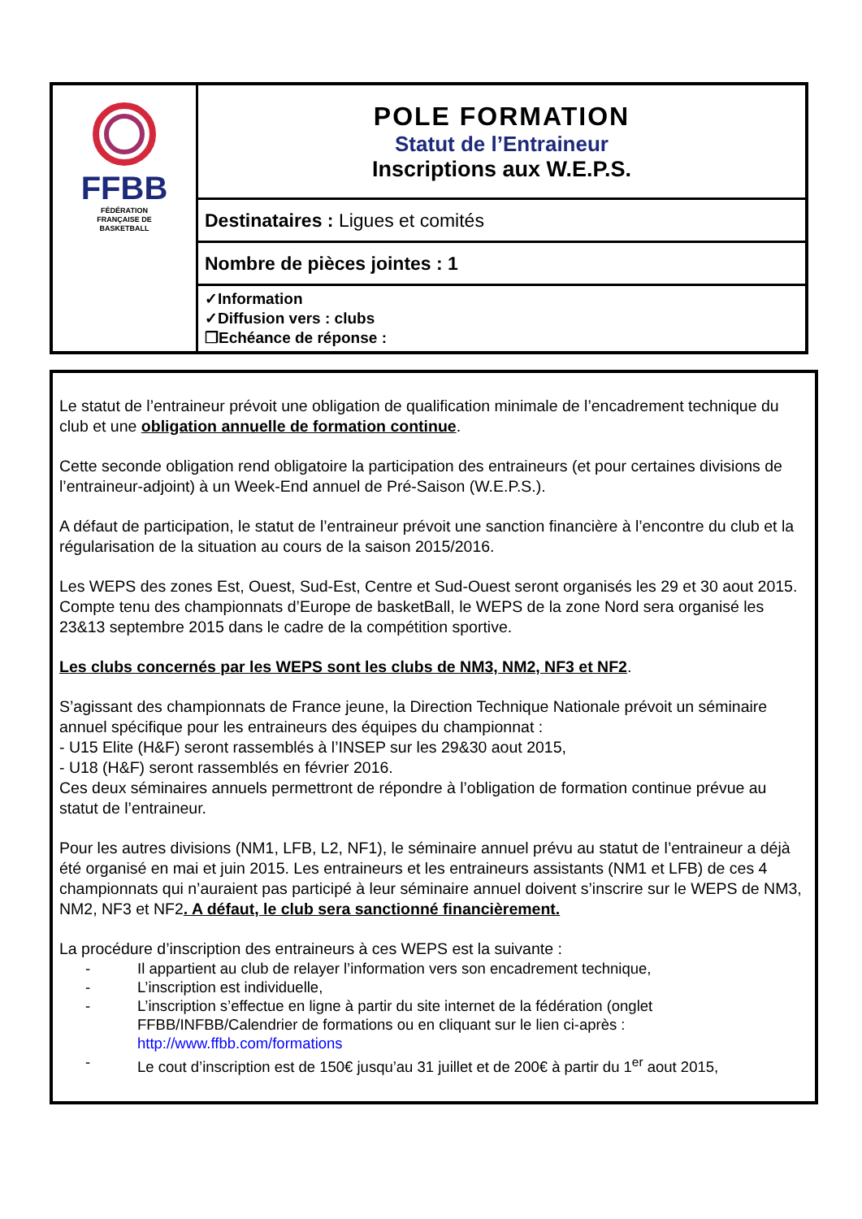| FFBB FÉDÉRATION FRANÇAISE DE BASKETBALL | POLE FORMATION Statut de l’Entraineur Inscriptions aux W.E.P.S. |
| | Destinataires : Ligues et comités |
| | Nombre de pièces jointes : 1 |
| | ✓Information ✓Diffusion vers : clubs ❐Echéance de réponse : |
Le statut de l’entraineur prévoit une obligation de qualification minimale de l’encadrement technique du club et une obligation annuelle de formation continue.
Cette seconde obligation rend obligatoire la participation des entraineurs (et pour certaines divisions de l’entraineur-adjoint) à un Week-End annuel de Pré-Saison (W.E.P.S.).
A défaut de participation, le statut de l’entraineur prévoit une sanction financière à l’encontre du club et la régularisation de la situation au cours de la saison 2015/2016.
Les WEPS des zones Est, Ouest, Sud-Est, Centre et Sud-Ouest seront organisés les 29 et 30 aout 2015. Compte tenu des championnats d’Europe de basketBall, le WEPS de la zone Nord sera organisé les 23&13 septembre 2015 dans le cadre de la compétition sportive.
Les clubs concernés par les WEPS sont les clubs de NM3, NM2, NF3 et NF2.
S’agissant des championnats de France jeune, la Direction Technique Nationale prévoit un séminaire annuel spécifique pour les entraineurs des équipes du championnat :
- U15 Elite (H&F) seront rassemblés à l’INSEP sur les 29&30 aout 2015,
- U18 (H&F) seront rassemblés en février 2016.
Ces deux séminaires annuels permettront de répondre à l’obligation de formation continue prévue au statut de l’entraineur.
Pour les autres divisions (NM1, LFB, L2, NF1), le séminaire annuel prévu au statut de l’entraineur a déjà été organisé en mai et juin 2015. Les entraineurs et les entraineurs assistants (NM1 et LFB) de ces 4 championnats qui n’auraient pas participé à leur séminaire annuel doivent s’inscrire sur le WEPS de NM3, NM2, NF3 et NF2. A défaut, le club sera sanctionné financièrement.
La procédure d’inscription des entraineurs à ces WEPS est la suivante :
- Il appartient au club de relayer l’information vers son encadrement technique,
- L’inscription est individuelle,
- L’inscription s’effectue en ligne à partir du site internet de la fédération (onglet FFBB/INFBB/Calendrier de formations ou en cliquant sur le lien ci-après : http://www.ffbb.com/formations
- Le cout d’inscription est de 150€ jusqu’au 31 juillet et de 200€ à partir du 1<sup>er</sup> aout 2015,